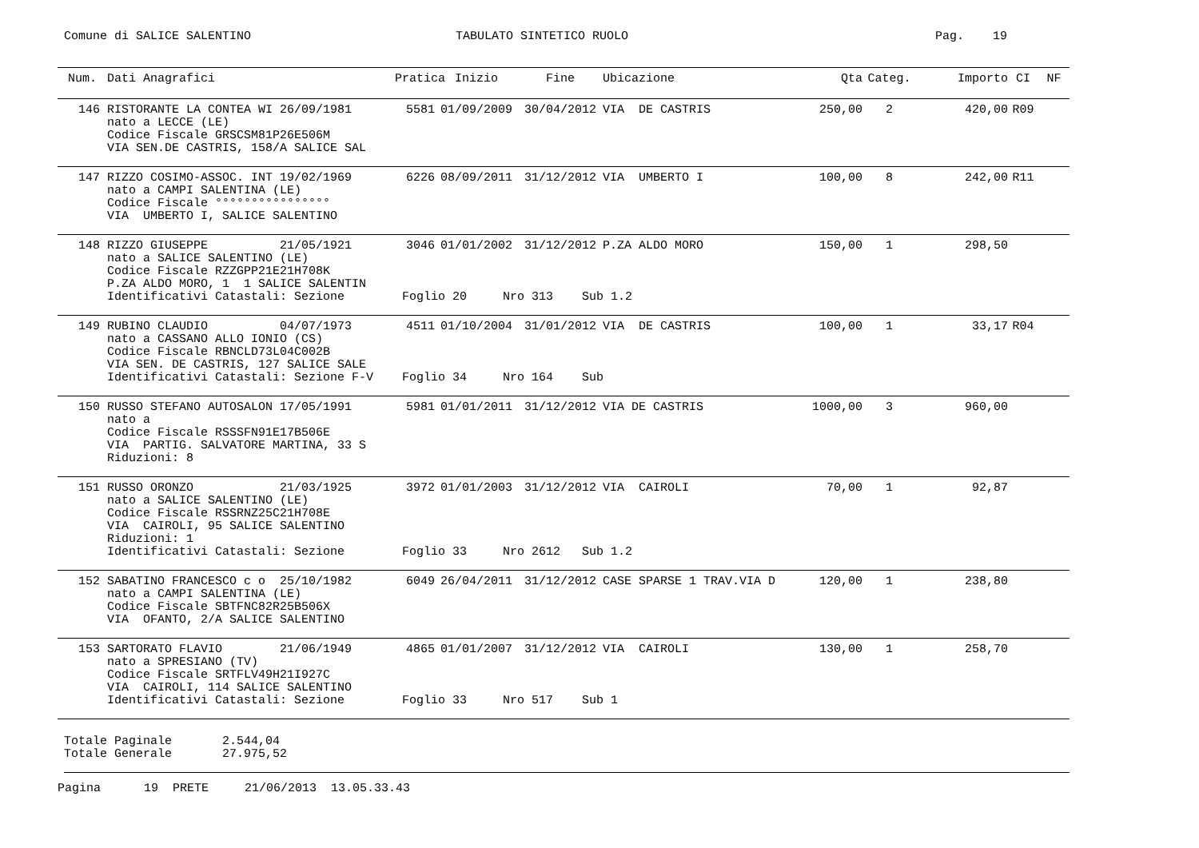Comune di SALICE SALENTINO
TABULATO SINTETICO RUOLO
Pag. 19
| Num. | Dati Anagrafici | Pratica | Inizio | Fine | Ubicazione | Qta | Categ. | Importo | CI | NF |
| --- | --- | --- | --- | --- | --- | --- | --- | --- | --- | --- |
| 146 | RISTORANTE LA CONTEA WI 26/09/1981 nato a LECCE (LE) Codice Fiscale GRSCSM81P26E506M VIA SEN.DE CASTRIS, 158/A SALICE SAL | 5581 | 01/09/2009 | 30/04/2012 | VIA DE CASTRIS | 250,00 | 2 | 420,00 | R09 | |
| 147 | RIZZO COSIMO-ASSOC. INT 19/02/1969 nato a CAMPI SALENTINA (LE) Codice Fiscale °°°°°°°°°°°°°°°° VIA UMBERTO I, SALICE SALENTINO | 6226 | 08/09/2011 | 31/12/2012 | VIA UMBERTO I | 100,00 | 8 | 242,00 | R11 | |
| 148 | RIZZO GIUSEPPE 21/05/1921 nato a SALICE SALENTINO (LE) Codice Fiscale RZZGPP21E21H708K P.ZA ALDO MORO, 1 1 SALICE SALENTIN | 3046 | 01/01/2002 | 31/12/2012 | P.ZA ALDO MORO | 150,00 | 1 | 298,50 | | |
| | Identificativi Catastali: Sezione Foglio 20 Nro 313 Sub 1.2 | | | | | | | | | |
| 149 | RUBINO CLAUDIO 04/07/1973 nato a CASSANO ALLO IONIO (CS) Codice Fiscale RBNCLD73L04C002B VIA SEN. DE CASTRIS, 127 SALICE SALE | 4511 | 01/10/2004 | 31/01/2012 | VIA DE CASTRIS | 100,00 | 1 | 33,17 | R04 | |
| | Identificativi Catastali: Sezione F-V Foglio 34 Nro 164 Sub | | | | | | | | | |
| 150 | RUSSO STEFANO AUTOSALON 17/05/1991 nato a Codice Fiscale RSSSFN91E17B506E VIA PARTIG. SALVATORE MARTINA, 33 S Riduzioni: 8 | 5981 | 01/01/2011 | 31/12/2012 | VIA DE CASTRIS | 1000,00 | 3 | 960,00 | | |
| 151 | RUSSO ORONZO 21/03/1925 nato a SALICE SALENTINO (LE) Codice Fiscale RSSRNZ25C21H708E VIA CAIROLI, 95 SALICE SALENTINO Riduzioni: 1 | 3972 | 01/01/2003 | 31/12/2012 | VIA CAIROLI | 70,00 | 1 | 92,87 | | |
| | Identificativi Catastali: Sezione Foglio 33 Nro 2612 Sub 1.2 | | | | | | | | | |
| 152 | SABATINO FRANCESCO c o 25/10/1982 nato a CAMPI SALENTINA (LE) Codice Fiscale SBTFNC82R25B506X VIA OFANTO, 2/A SALICE SALENTINO | 6049 | 26/04/2011 | 31/12/2012 | CASE SPARSE 1 TRAV.VIA D | 120,00 | 1 | 238,80 | | |
| 153 | SARTORATO FLAVIO 21/06/1949 nato a SPRESIANO (TV) Codice Fiscale SRTFLV49H21I927C VIA CAIROLI, 114 SALICE SALENTINO | 4865 | 01/01/2007 | 31/12/2012 | VIA CAIROLI | 130,00 | 1 | 258,70 | | |
| | Identificativi Catastali: Sezione Foglio 33 Nro 517 Sub 1 | | | | | | | | | |
Totale Paginale 2.544,04 Totale Generale 27.975,52
Pagina 19 PRETE 21/06/2013 13.05.33.43